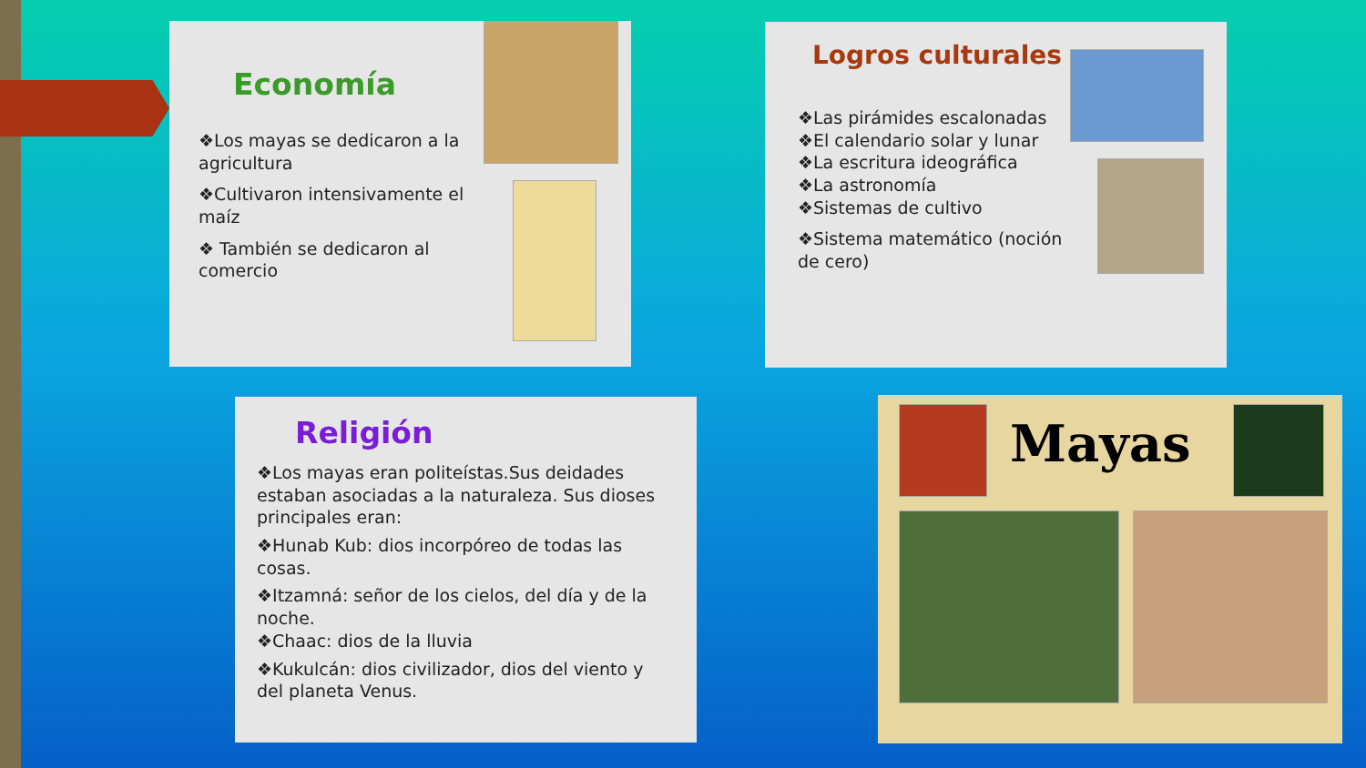Economía
❖Los mayas se dedicaron a la agricultura
❖Cultivaron intensivamente el maíz
❖ También se dedicaron al comercio
Logros culturales
❖Las pirámides escalonadas
❖El calendario solar y lunar
❖La escritura ideográfica
❖La astronomía
❖Sistemas de cultivo
❖Sistema matemático (noción de cero)
Religión
❖Los mayas eran politeístas.Sus deidades estaban asociadas a la naturaleza. Sus dioses principales eran:
❖Hunab Kub: dios incorpóreo de todas las cosas.
❖Itzamná: señor de los cielos, del día y de la noche.
❖Chaac: dios de la lluvia
❖Kukulcán: dios civilizador, dios del viento y del planeta Venus.
Mayas